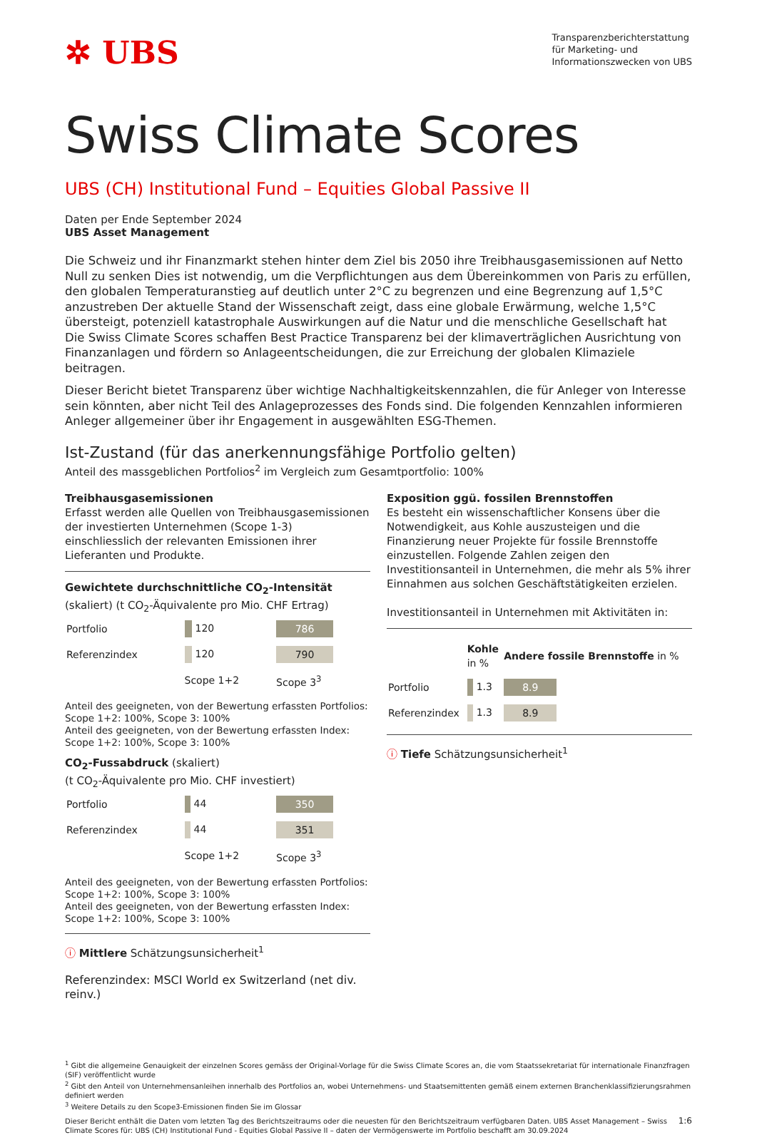✲ UBS
Transparenzberichterstattung
für Marketing- und
Informationszwecken von UBS
Swiss Climate Scores
UBS (CH) Institutional Fund – Equities Global Passive II
Daten per Ende September 2024
UBS Asset Management
Die Schweiz und ihr Finanzmarkt stehen hinter dem Ziel bis 2050 ihre Treibhausgasemissionen auf Netto Null zu senken Dies ist notwendig, um die Verpflichtungen aus dem Übereinkommen von Paris zu erfüllen, den globalen Temperaturanstieg auf deutlich unter 2°C zu begrenzen und eine Begrenzung auf 1,5°C anzustreben Der aktuelle Stand der Wissenschaft zeigt, dass eine globale Erwärmung, welche 1,5°C übersteigt, potenziell katastrophale Auswirkungen auf die Natur und die menschliche Gesellschaft hat
Die Swiss Climate Scores schaffen Best Practice Transparenz bei der klimaverträglichen Ausrichtung von Finanzanlagen und fördern so Anlageentscheidungen, die zur Erreichung der globalen Klimaziele beitragen.
Dieser Bericht bietet Transparenz über wichtige Nachhaltigkeitskennzahlen, die für Anleger von Interesse sein könnten, aber nicht Teil des Anlageprozesses des Fonds sind. Die folgenden Kennzahlen informieren Anleger allgemeiner über ihr Engagement in ausgewählten ESG-Themen.
Ist-Zustand (für das anerkennungsfähige Portfolio gelten)
Anteil des massgeblichen Portfolios<sup>2</sup> im Vergleich zum Gesamtportfolio: 100%
Treibhausgasemissionen
Erfasst werden alle Quellen von Treibhausgasemissionen der investierten Unternehmen (Scope 1-3) einschliesslich der relevanten Emissionen ihrer Lieferanten und Produkte.
Gewichtete durchschnittliche CO<sub>2</sub>-Intensität
(skaliert) (t CO<sub>2</sub>-Äquivalente pro Mio. CHF Ertrag)
| Portfolio | 120 | 786 |
| Referenzindex | 120 | 790 |
| | Scope 1+2 | Scope 3<sup>3</sup> |
Anteil des geeigneten, von der Bewertung erfassten Portfolios:
Scope 1+2: 100%, Scope 3: 100%
Anteil des geeigneten, von der Bewertung erfassten Index:
Scope 1+2: 100%, Scope 3: 100%
CO<sub>2</sub>-Fussabdruck (skaliert)
(t CO<sub>2</sub>-Äquivalente pro Mio. CHF investiert)
| Portfolio | 44 | 350 |
| Referenzindex | 44 | 351 |
| | Scope 1+2 | Scope 3<sup>3</sup> |
Anteil des geeigneten, von der Bewertung erfassten Portfolios:
Scope 1+2: 100%, Scope 3: 100%
Anteil des geeigneten, von der Bewertung erfassten Index:
Scope 1+2: 100%, Scope 3: 100%
ⓘ Mittlere Schätzungsunsicherheit<sup>1</sup>
Referenzindex: MSCI World ex Switzerland (net div. reinv.)
Exposition ggü. fossilen Brennstoffen
Es besteht ein wissenschaftlicher Konsens über die Notwendigkeit, aus Kohle auszusteigen und die Finanzierung neuer Projekte für fossile Brennstoffe einzustellen. Folgende Zahlen zeigen den Investitionsanteil in Unternehmen, die mehr als 5% ihrer Einnahmen aus solchen Geschäftstätigkeiten erzielen.
Investitionsanteil in Unternehmen mit Aktivitäten in:
| | Kohle in % | Andere fossile Brennstoffe in % |
| Portfolio | 1.3 | 8.9 |
| Referenzindex | 1.3 | 8.9 |
ⓘ Tiefe Schätzungsunsicherheit<sup>1</sup>
<sup>1</sup> Gibt die allgemeine Genauigkeit der einzelnen Scores gemäss der Original-Vorlage für die Swiss Climate Scores an, die vom Staatssekretariat für internationale Finanzfragen (SIF) veröffentlicht wurde
<sup>2</sup> Gibt den Anteil von Unternehmensanleihen innerhalb des Portfolios an, wobei Unternehmens- und Staatsemittenten gemäß einem externen Branchenklassifizierungsrahmen definiert werden
<sup>3</sup> Weitere Details zu den Scope3-Emissionen finden Sie im Glossar
Dieser Bericht enthält die Daten vom letzten Tag des Berichtszeitraums oder die neuesten für den Berichtszeitraum verfügbaren Daten. UBS Asset Management – Swiss Climate Scores für: UBS (CH) Institutional Fund - Equities Global Passive II – daten der Vermögenswerte im Portfolio beschafft am 30.09.2024
1:6